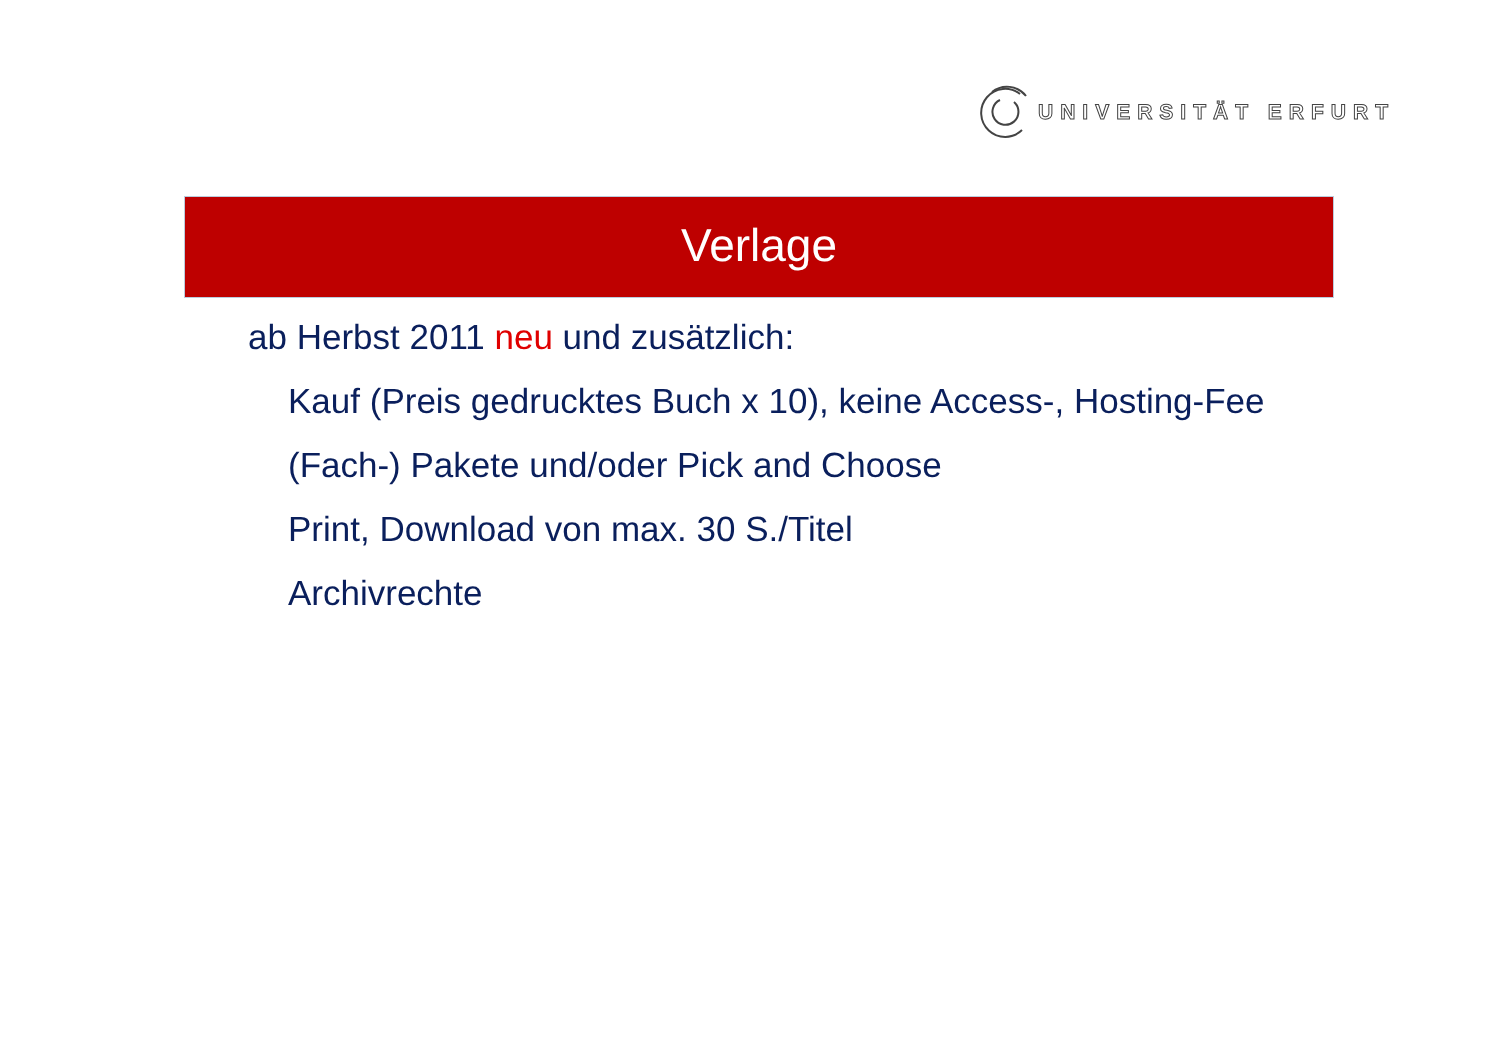UNIVERSITÄT ERFURT
Verlage
ab Herbst 2011 neu und zusätzlich:
Kauf (Preis gedrucktes Buch x 10), keine Access-, Hosting-Fee
(Fach-) Pakete und/oder Pick and Choose
Print, Download von max. 30 S./Titel
Archivrechte